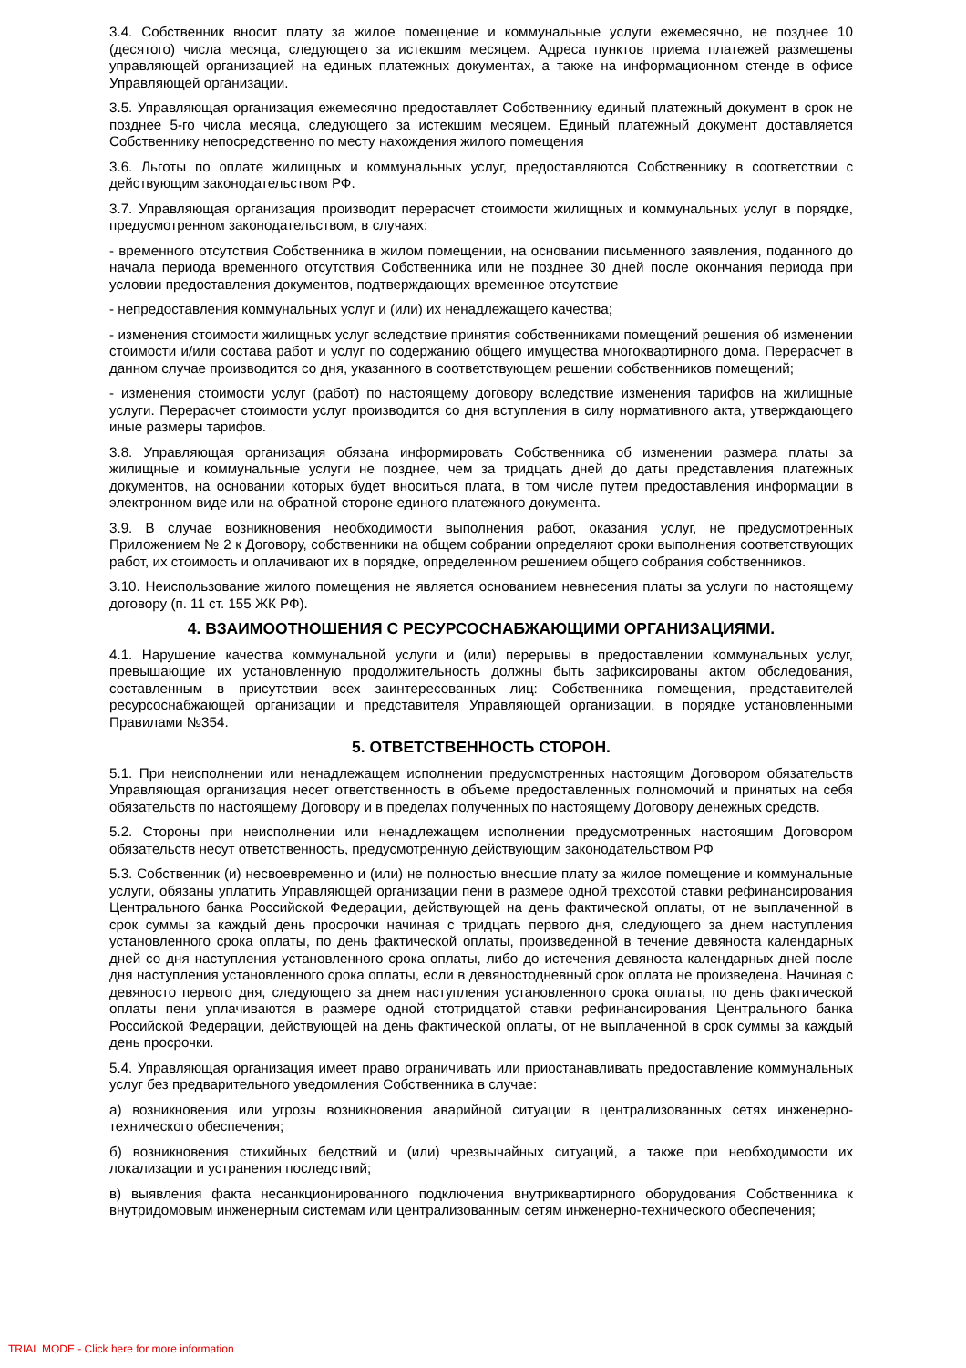3.4. Собственник вносит плату за жилое помещение и коммунальные услуги ежемесячно, не позднее 10 (десятого) числа месяца, следующего за истекшим месяцем. Адреса пунктов приема платежей размещены управляющей организацией на единых платежных документах, а также на информационном стенде в офисе Управляющей организации.
3.5. Управляющая организация ежемесячно предоставляет Собственнику единый платежный документ в срок не позднее 5-го числа месяца, следующего за истекшим месяцем. Единый платежный документ доставляется Собственнику непосредственно по месту нахождения жилого помещения
3.6. Льготы по оплате жилищных и коммунальных услуг, предоставляются Собственнику в соответствии с действующим законодательством РФ.
3.7. Управляющая организация производит перерасчет стоимости жилищных и коммунальных услуг в порядке, предусмотренном законодательством, в случаях:
- временного отсутствия Собственника в жилом помещении, на основании письменного заявления, поданного до начала периода временного отсутствия Собственника или не позднее 30 дней после окончания периода при условии предоставления документов, подтверждающих временное отсутствие
- непредоставления коммунальных услуг и (или) их ненадлежащего качества;
- изменения стоимости жилищных услуг вследствие принятия собственниками помещений решения об изменении стоимости и/или состава работ и услуг по содержанию общего имущества многоквартирного дома. Перерасчет в данном случае производится со дня, указанного в соответствующем решении собственников помещений;
- изменения стоимости услуг (работ) по настоящему договору вследствие изменения тарифов на жилищные услуги. Перерасчет стоимости услуг производится со дня вступления в силу нормативного акта, утверждающего иные размеры тарифов.
3.8. Управляющая организация обязана информировать Собственника об изменении размера платы за жилищные и коммунальные услуги не позднее, чем за тридцать дней до даты представления платежных документов, на основании которых будет вноситься плата, в том числе путем предоставления информации в электронном виде или на обратной стороне единого платежного документа.
3.9. В случае возникновения необходимости выполнения работ, оказания услуг, не предусмотренных Приложением № 2 к Договору, собственники на общем собрании определяют сроки выполнения соответствующих работ, их стоимость и оплачивают их в порядке, определенном решением общего собрания собственников.
3.10. Неиспользование жилого помещения не является основанием невнесения платы за услуги по настоящему договору (п. 11 ст. 155 ЖК РФ).
4. ВЗАИМООТНОШЕНИЯ С РЕСУРСОСНАБЖАЮЩИМИ ОРГАНИЗАЦИЯМИ.
4.1. Нарушение качества коммунальной услуги и (или) перерывы в предоставлении коммунальных услуг, превышающие их установленную продолжительность должны быть зафиксированы актом обследования, составленным в присутствии всех заинтересованных лиц: Собственника помещения, представителей ресурсоснабжающей организации и представителя Управляющей организации, в порядке установленными Правилами №354.
5. ОТВЕТСТВЕННОСТЬ СТОРОН.
5.1. При неисполнении или ненадлежащем исполнении предусмотренных настоящим Договором обязательств Управляющая организация несет ответственность в объеме предоставленных полномочий и принятых на себя обязательств по настоящему Договору и в пределах полученных по настоящему Договору денежных средств.
5.2. Стороны при неисполнении или ненадлежащем исполнении предусмотренных настоящим Договором обязательств несут ответственность, предусмотренную действующим законодательством РФ
5.3. Собственник (и) несвоевременно и (или) не полностью внесшие плату за жилое помещение и коммунальные услуги, обязаны уплатить Управляющей организации пени в размере одной трехсотой ставки рефинансирования Центрального банка Российской Федерации, действующей на день фактической оплаты, от не выплаченной в срок суммы за каждый день просрочки начиная с тридцать первого дня, следующего за днем наступления установленного срока оплаты, по день фактической оплаты, произведенной в течение девяноста календарных дней со дня наступления установленного срока оплаты, либо до истечения девяноста календарных дней после дня наступления установленного срока оплаты, если в девяностодневный срок оплата не произведена. Начиная с девяносто первого дня, следующего за днем наступления установленного срока оплаты, по день фактической оплаты пени уплачиваются в размере одной стотридцатой ставки рефинансирования Центрального банка Российской Федерации, действующей на день фактической оплаты, от не выплаченной в срок суммы за каждый день просрочки.
5.4. Управляющая организация имеет право ограничивать или приостанавливать предоставление коммунальных услуг без предварительного уведомления Собственника в случае:
а) возникновения или угрозы возникновения аварийной ситуации в централизованных сетях инженерно-технического обеспечения;
б) возникновения стихийных бедствий и (или) чрезвычайных ситуаций, а также при необходимости их локализации и устранения последствий;
в) выявления факта несанкционированного подключения внутриквартирного оборудования Собственника к внутридомовым инженерным системам или централизованным сетям инженерно-технического обеспечения;
TRIAL MODE - Click here for more information